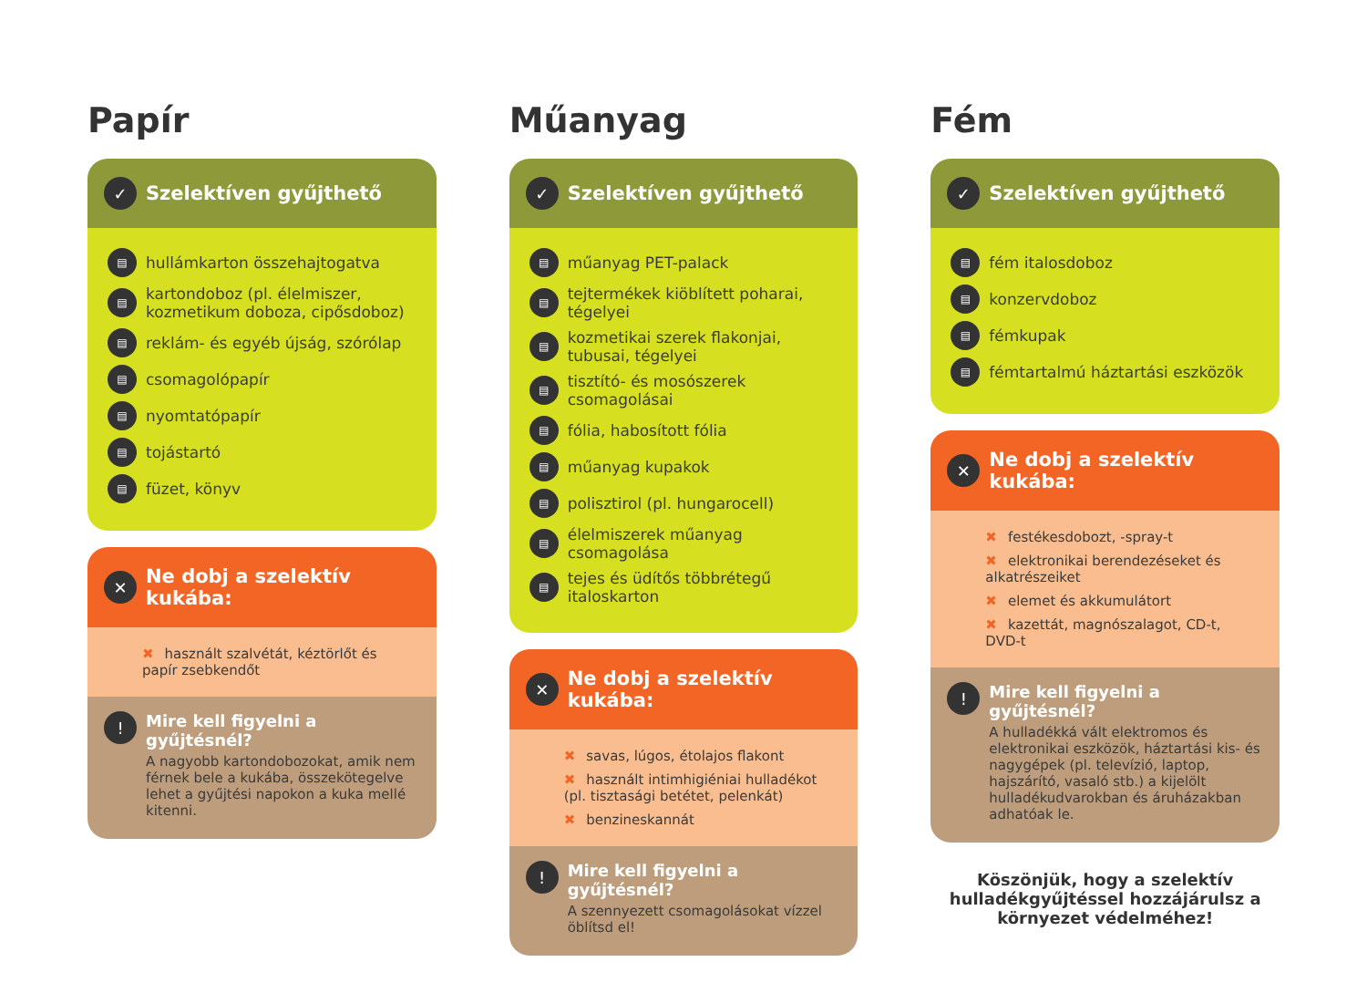Papír
✓ Szelektíven gyűjthető
▤ hullámkarton összehajtogatva
▤ kartondoboz (pl. élelmiszer, kozmetikum doboza, cipősdoboz)
▤ reklám- és egyéb újság, szórólap
▤ csomagolópapír
▤ nyomtatópapír
▤ tojástartó
▤ füzet, könyv
✕ Ne dobj a szelektív kukába:
✖ használt szalvétát, kéztörlőt és papír zsebkendőt
!
Mire kell figyelni a gyűjtésnél?
A nagyobb kartondobozokat, amik nem férnek bele a kukába, összekötegelve lehet a gyűjtési napokon a kuka mellé kitenni.
Műanyag
✓ Szelektíven gyűjthető
▤ műanyag PET-palack
▤ tejtermékek kiöblített poharai, tégelyei
▤ kozmetikai szerek flakonjai, tubusai, tégelyei
▤ tisztító- és mosószerek csomagolásai
▤ fólia, habosított fólia
▤ műanyag kupakok
▤ polisztirol (pl. hungarocell)
▤ élelmiszerek műanyag csomagolása
▤ tejes és üdítős többrétegű italoskarton
✕ Ne dobj a szelektív kukába:
✖ savas, lúgos, étolajos flakont
✖ használt intimhigiéniai hulladékot (pl. tisztasági betétet, pelenkát)
✖ benzineskannát
!
Mire kell figyelni a gyűjtésnél?
A szennyezett csomagolásokat vízzel öblítsd el!
Fém
✓ Szelektíven gyűjthető
▤ fém italosdoboz
▤ konzervdoboz
▤ fémkupak
▤ fémtartalmú háztartási eszközök
✕ Ne dobj a szelektív kukába:
✖ festékesdobozt, -spray-t
✖ elektronikai berendezéseket és alkatrészeiket
✖ elemet és akkumulátort
✖ kazettát, magnószalagot, CD-t, DVD-t
!
Mire kell figyelni a gyűjtésnél?
A hulladékká vált elektromos és elektronikai eszközök, háztartási kis- és nagygépek (pl. televízió, laptop, hajszárító, vasaló stb.) a kijelölt hulladékudvarokban és áruházakban adhatóak le.
Köszönjük, hogy a szelektív hulladékgyűjtéssel hozzájárulsz a környezet védelméhez!